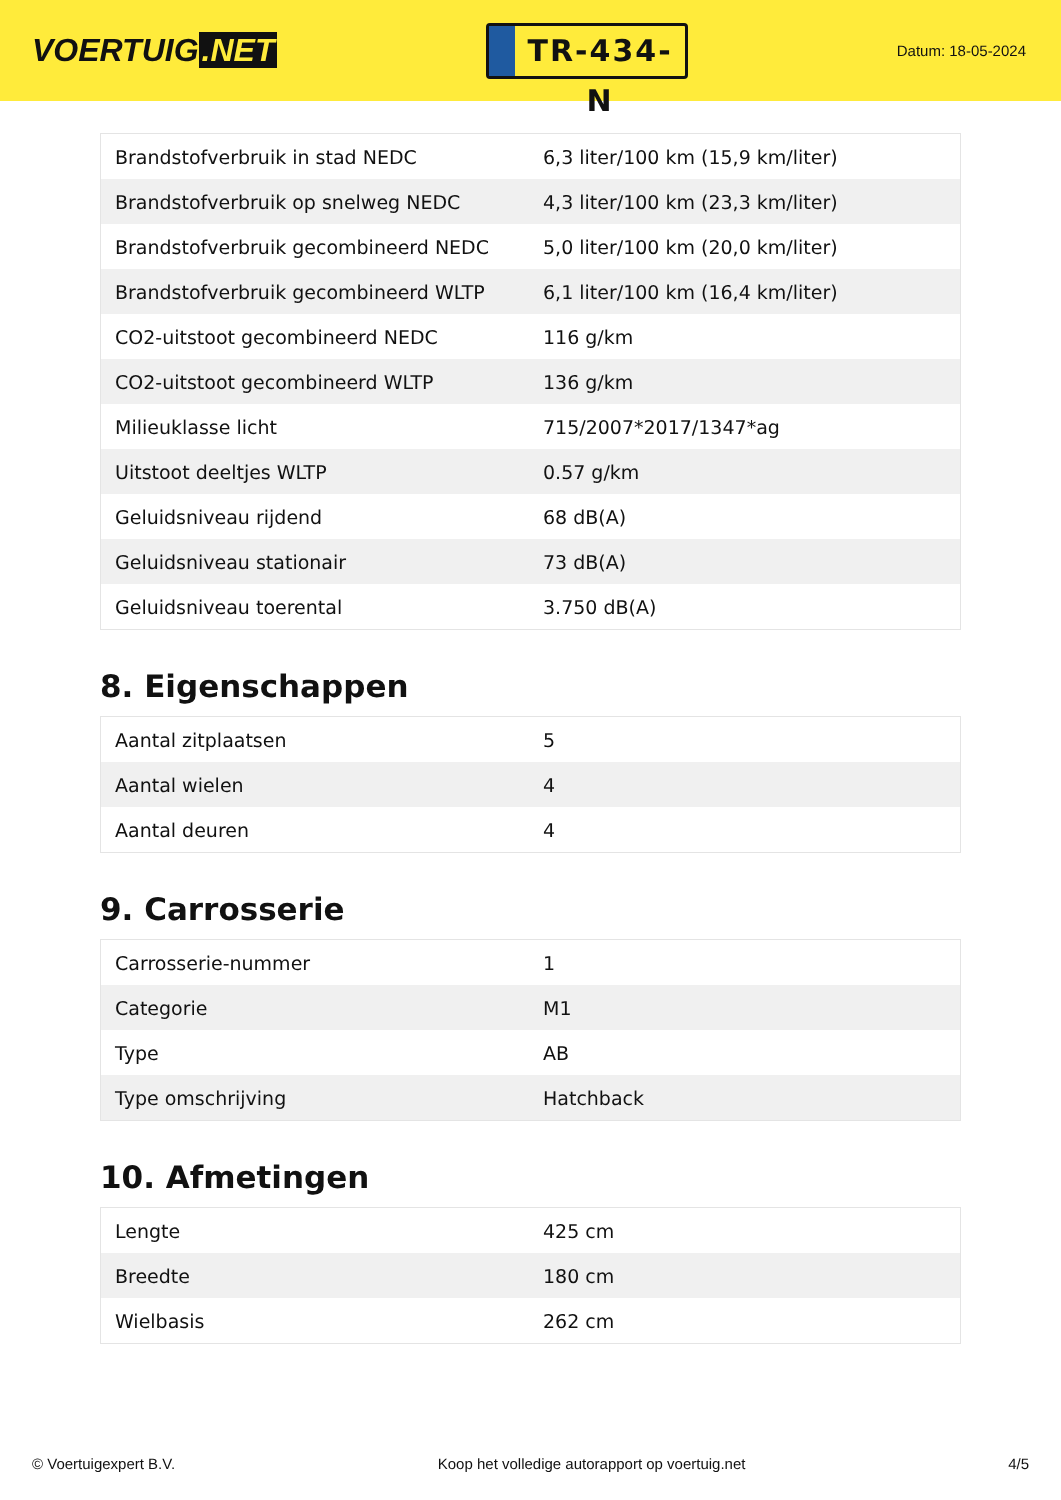VOERTUIG.NET
TR-434-N
Datum: 18-05-2024
| Brandstofverbruik in stad NEDC | 6,3 liter/100 km (15,9 km/liter) |
| Brandstofverbruik op snelweg NEDC | 4,3 liter/100 km (23,3 km/liter) |
| Brandstofverbruik gecombineerd NEDC | 5,0 liter/100 km (20,0 km/liter) |
| Brandstofverbruik gecombineerd WLTP | 6,1 liter/100 km (16,4 km/liter) |
| CO2-uitstoot gecombineerd NEDC | 116 g/km |
| CO2-uitstoot gecombineerd WLTP | 136 g/km |
| Milieuklasse licht | 715/2007*2017/1347*ag |
| Uitstoot deeltjes WLTP | 0.57 g/km |
| Geluidsniveau rijdend | 68 dB(A) |
| Geluidsniveau stationair | 73 dB(A) |
| Geluidsniveau toerental | 3.750 dB(A) |
8. Eigenschappen
| Aantal zitplaatsen | 5 |
| Aantal wielen | 4 |
| Aantal deuren | 4 |
9. Carrosserie
| Carrosserie-nummer | 1 |
| Categorie | M1 |
| Type | AB |
| Type omschrijving | Hatchback |
10. Afmetingen
| Lengte | 425 cm |
| Breedte | 180 cm |
| Wielbasis | 262 cm |
© Voertuigexpert B.V. Koop het volledige autorapport op voertuig.net 4/5